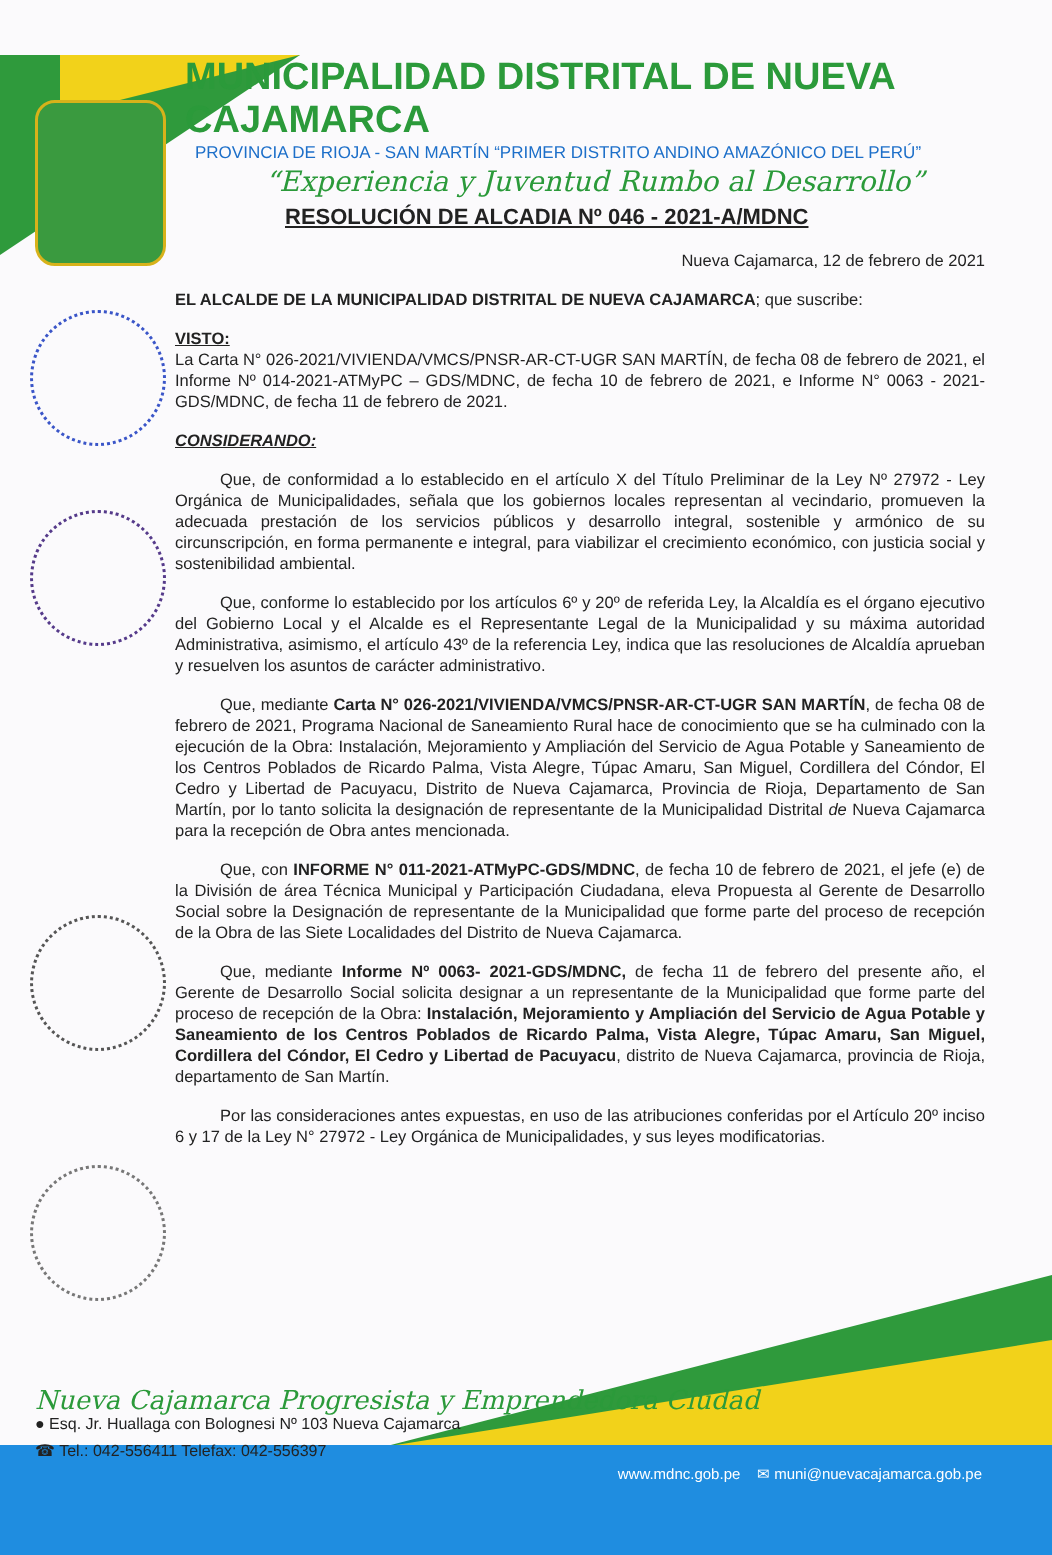MUNICIPALIDAD DISTRITAL DE NUEVA CAJAMARCA
PROVINCIA DE RIOJA - SAN MARTÍN “PRIMER DISTRITO ANDINO AMAZÓNICO DEL PERÚ”
“Experiencia y Juventud Rumbo al Desarrollo”
RESOLUCIÓN DE ALCADIA Nº 046 - 2021-A/MDNC
Nueva Cajamarca, 12 de febrero de 2021
EL ALCALDE DE LA MUNICIPALIDAD DISTRITAL DE NUEVA CAJAMARCA; que suscribe:
VISTO:
La Carta N° 026-2021/VIVIENDA/VMCS/PNSR-AR-CT-UGR SAN MARTÍN, de fecha 08 de febrero de 2021, el Informe Nº 014-2021-ATMyPC – GDS/MDNC, de fecha 10 de febrero de 2021, e Informe N° 0063 - 2021-GDS/MDNC, de fecha 11 de febrero de 2021.
CONSIDERANDO:
Que, de conformidad a lo establecido en el artículo X del Título Preliminar de la Ley Nº 27972 - Ley Orgánica de Municipalidades, señala que los gobiernos locales representan al vecindario, promueven la adecuada prestación de los servicios públicos y desarrollo integral, sostenible y armónico de su circunscripción, en forma permanente e integral, para viabilizar el crecimiento económico, con justicia social y sostenibilidad ambiental.
Que, conforme lo establecido por los artículos 6º y 20º de referida Ley, la Alcaldía es el órgano ejecutivo del Gobierno Local y el Alcalde es el Representante Legal de la Municipalidad y su máxima autoridad Administrativa, asimismo, el artículo 43º de la referencia Ley, indica que las resoluciones de Alcaldía aprueban y resuelven los asuntos de carácter administrativo.
Que, mediante Carta N° 026-2021/VIVIENDA/VMCS/PNSR-AR-CT-UGR SAN MARTÍN, de fecha 08 de febrero de 2021, Programa Nacional de Saneamiento Rural hace de conocimiento que se ha culminado con la ejecución de la Obra: Instalación, Mejoramiento y Ampliación del Servicio de Agua Potable y Saneamiento de los Centros Poblados de Ricardo Palma, Vista Alegre, Túpac Amaru, San Miguel, Cordillera del Cóndor, El Cedro y Libertad de Pacuyacu, Distrito de Nueva Cajamarca, Provincia de Rioja, Departamento de San Martín, por lo tanto solicita la designación de representante de la Municipalidad Distrital de Nueva Cajamarca para la recepción de Obra antes mencionada.
Que, con INFORME N° 011-2021-ATMyPC-GDS/MDNC, de fecha 10 de febrero de 2021, el jefe (e) de la División de área Técnica Municipal y Participación Ciudadana, eleva Propuesta al Gerente de Desarrollo Social sobre la Designación de representante de la Municipalidad que forme parte del proceso de recepción de la Obra de las Siete Localidades del Distrito de Nueva Cajamarca.
Que, mediante Informe Nº 0063- 2021-GDS/MDNC, de fecha 11 de febrero del presente año, el Gerente de Desarrollo Social solicita designar a un representante de la Municipalidad que forme parte del proceso de recepción de la Obra: Instalación, Mejoramiento y Ampliación del Servicio de Agua Potable y Saneamiento de los Centros Poblados de Ricardo Palma, Vista Alegre, Túpac Amaru, San Miguel, Cordillera del Cóndor, El Cedro y Libertad de Pacuyacu, distrito de Nueva Cajamarca, provincia de Rioja, departamento de San Martín.
Por las consideraciones antes expuestas, en uso de las atribuciones conferidas por el Artículo 20º inciso 6 y 17 de la Ley N° 27972 - Ley Orgánica de Municipalidades, y sus leyes modificatorias.
Nueva Cajamarca Progresista y Emprendedora Ciudad
● Esq. Jr. Huallaga con Bolognesi Nº 103 Nueva Cajamarca
☎ Tel.: 042-556411 Telefax: 042-556397
www.mdnc.gob.pe ✉ muni@nuevacajamarca.gob.pe